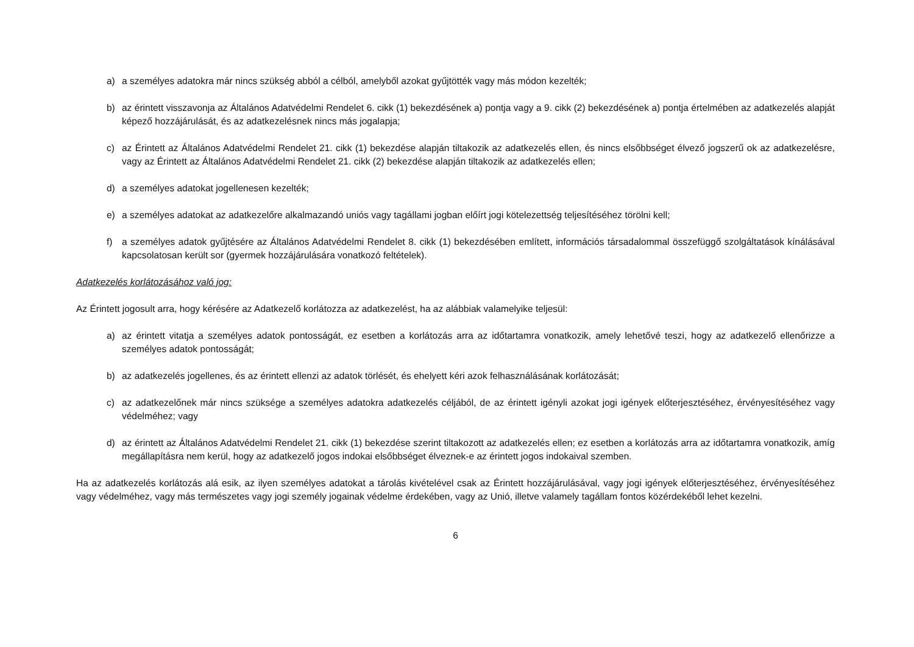a) a személyes adatokra már nincs szükség abból a célból, amelyből azokat gyűjtötték vagy más módon kezelték;
b) az érintett visszavonja az Általános Adatvédelmi Rendelet 6. cikk (1) bekezdésének a) pontja vagy a 9. cikk (2) bekezdésének a) pontja értelmében az adatkezelés alapját képező hozzájárulását, és az adatkezelésnek nincs más jogalapja;
c) az Érintett az Általános Adatvédelmi Rendelet 21. cikk (1) bekezdése alapján tiltakozik az adatkezelés ellen, és nincs elsőbbséget élvező jogszerű ok az adatkezelésre, vagy az Érintett az Általános Adatvédelmi Rendelet 21. cikk (2) bekezdése alapján tiltakozik az adatkezelés ellen;
d) a személyes adatokat jogellenesen kezelték;
e) a személyes adatokat az adatkezelőre alkalmazandó uniós vagy tagállami jogban előírt jogi kötelezettség teljesítéséhez törölni kell;
f) a személyes adatok gyűjtésére az Általános Adatvédelmi Rendelet 8. cikk (1) bekezdésében említett, információs társadalommal összefüggő szolgáltatások kínálásával kapcsolatosan került sor (gyermek hozzájárulására vonatkozó feltételek).
Adatkezelés korlátozásához való jog:
Az Érintett jogosult arra, hogy kérésére az Adatkezelő korlátozza az adatkezelést, ha az alábbiak valamelyike teljesül:
a) az érintett vitatja a személyes adatok pontosságát, ez esetben a korlátozás arra az időtartamra vonatkozik, amely lehetővé teszi, hogy az adatkezelő ellenőrizze a személyes adatok pontosságát;
b) az adatkezelés jogellenes, és az érintett ellenzi az adatok törlését, és ehelyett kéri azok felhasználásának korlátozását;
c) az adatkezelőnek már nincs szüksége a személyes adatokra adatkezelés céljából, de az érintett igényli azokat jogi igények előterjesztéséhez, érvényesítéséhez vagy védelméhez; vagy
d) az érintett az Általános Adatvédelmi Rendelet 21. cikk (1) bekezdése szerint tiltakozott az adatkezelés ellen; ez esetben a korlátozás arra az időtartamra vonatkozik, amíg megállapításra nem kerül, hogy az adatkezelő jogos indokai elsőbbséget élveznek-e az érintett jogos indokaival szemben.
Ha az adatkezelés korlátozás alá esik, az ilyen személyes adatokat a tárolás kivételével csak az Érintett hozzájárulásával, vagy jogi igények előterjesztéséhez, érvényesítéséhez vagy védelméhez, vagy más természetes vagy jogi személy jogainak védelme érdekében, vagy az Unió, illetve valamely tagállam fontos közérdekéből lehet kezelni.
6